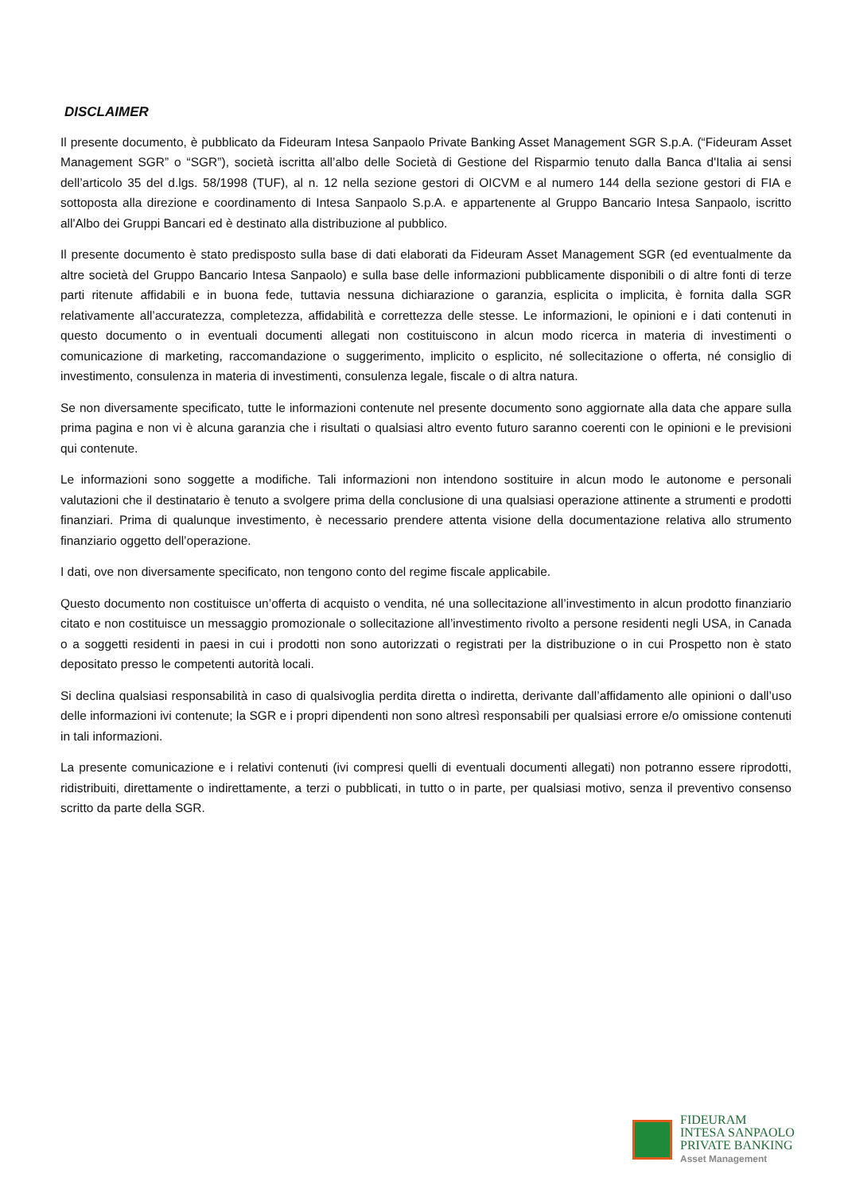DISCLAIMER
Il presente documento, è pubblicato da Fideuram Intesa Sanpaolo Private Banking Asset Management SGR S.p.A. (“Fideuram Asset Management SGR” o “SGR”), società iscritta all’albo delle Società di Gestione del Risparmio tenuto dalla Banca d'Italia ai sensi dell’articolo 35 del d.lgs. 58/1998 (TUF), al n. 12 nella sezione gestori di OICVM e al numero 144 della sezione gestori di FIA e sottoposta alla direzione e coordinamento di Intesa Sanpaolo S.p.A. e appartenente al Gruppo Bancario Intesa Sanpaolo, iscritto all'Albo dei Gruppi Bancari ed è destinato alla distribuzione al pubblico.
Il presente documento è stato predisposto sulla base di dati elaborati da Fideuram Asset Management SGR (ed eventualmente da altre società del Gruppo Bancario Intesa Sanpaolo) e sulla base delle informazioni pubblicamente disponibili o di altre fonti di terze parti ritenute affidabili e in buona fede, tuttavia nessuna dichiarazione o garanzia, esplicita o implicita, è fornita dalla SGR relativamente all’accuratezza, completezza, affidabilità e correttezza delle stesse. Le informazioni, le opinioni e i dati contenuti in questo documento o in eventuali documenti allegati non costituiscono in alcun modo ricerca in materia di investimenti o comunicazione di marketing, raccomandazione o suggerimento, implicito o esplicito, né sollecitazione o offerta, né consiglio di investimento, consulenza in materia di investimenti, consulenza legale, fiscale o di altra natura.
Se non diversamente specificato, tutte le informazioni contenute nel presente documento sono aggiornate alla data che appare sulla prima pagina e non vi è alcuna garanzia che i risultati o qualsiasi altro evento futuro saranno coerenti con le opinioni e le previsioni qui contenute.
Le informazioni sono soggette a modifiche. Tali informazioni non intendono sostituire in alcun modo le autonome e personali valutazioni che il destinatario è tenuto a svolgere prima della conclusione di una qualsiasi operazione attinente a strumenti e prodotti finanziari. Prima di qualunque investimento, è necessario prendere attenta visione della documentazione relativa allo strumento finanziario oggetto dell’operazione.
I dati, ove non diversamente specificato, non tengono conto del regime fiscale applicabile.
Questo documento non costituisce un’offerta di acquisto o vendita, né una sollecitazione all’investimento in alcun prodotto finanziario citato e non costituisce un messaggio promozionale o sollecitazione all’investimento rivolto a persone residenti negli USA, in Canada o a soggetti residenti in paesi in cui i prodotti non sono autorizzati o registrati per la distribuzione o in cui Prospetto non è stato depositato presso le competenti autorità locali.
Si declina qualsiasi responsabilità in caso di qualsivoglia perdita diretta o indiretta, derivante dall’affidamento alle opinioni o dall’uso delle informazioni ivi contenute; la SGR e i propri dipendenti non sono altresì responsabili per qualsiasi errore e/o omissione contenuti in tali informazioni.
La presente comunicazione e i relativi contenuti (ivi compresi quelli di eventuali documenti allegati) non potranno essere riprodotti, ridistribuiti, direttamente o indirettamente, a terzi o pubblicati, in tutto o in parte, per qualsiasi motivo, senza il preventivo consenso scritto da parte della SGR.
FIDEURAM
INTESA SANPAOLO
PRIVATE BANKING
Asset Management